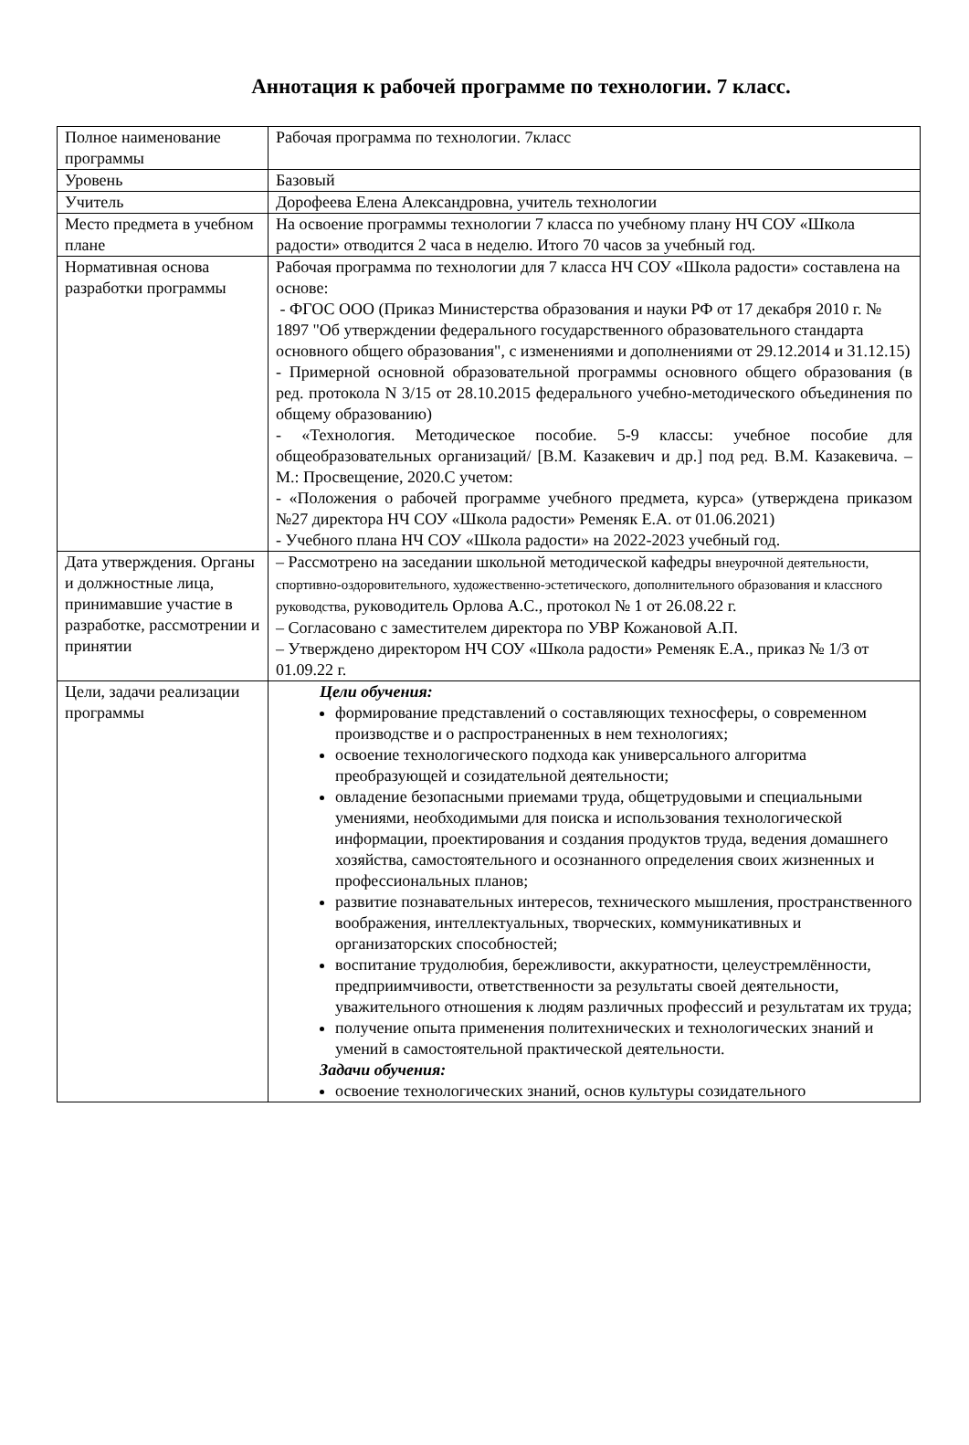Аннотация к рабочей программе по технологии. 7 класс.
| Полное наименование программы | Рабочая программа по технологии. 7класс |
| Уровень | Базовый |
| Учитель | Дорофеева Елена Александровна, учитель технологии |
| Место предмета в учебном плане | На освоение программы технологии 7 класса по учебному плану НЧ СОУ «Школа радости» отводится 2 часа в неделю. Итого 70 часов за учебный год. |
| Нормативная основа разработки программы | Рабочая программа по технологии для 7 класса НЧ СОУ «Школа радости» составлена на основе: - ФГОС ООО (Приказ Министерства образования и науки РФ от 17 декабря 2010 г. № 1897 "Об утверждении федерального государственного образовательного стандарта основного общего образования", с изменениями и дополнениями от 29.12.2014 и 31.12.15) - Примерной основной образовательной программы основного общего образования (в ред. протокола N 3/15 от 28.10.2015 федерального учебно-методического объединения по общему образованию) - «Технология. Методическое пособие. 5-9 классы: учебное пособие для общеобразовательных организаций/ [В.М. Казакевич и др.] под ред. В.М. Казакевича. – М.: Просвещение, 2020.С учетом: - «Положения о рабочей программе учебного предмета, курса» (утверждена приказом №27 директора НЧ СОУ «Школа радости» Ременяк Е.А. от 01.06.2021) - Учебного плана НЧ СОУ «Школа радости» на 2022-2023 учебный год. |
| Дата утверждения. Органы и должностные лица, принимавшие участие в разработке, рассмотрении и принятии | – Рассмотрено на заседании школьной методической кафедры внеурочной деятельности, спортивно-оздоровительного, художественно-эстетического, дополнительного образования и классного руководства, руководитель Орлова А.С., протокол № 1 от 26.08.22 г. – Согласовано с заместителем директора по УВР Кожановой А.П. – Утверждено директором НЧ СОУ «Школа радости» Ременяк Е.А., приказ № 1/3 от 01.09.22 г. |
| Цели, задачи реализации программы | Цели обучения: формирование представлений о составляющих техносферы, о современном производстве и о распространенных в нем технологиях; освоение технологического подхода как универсального алгоритма преобразующей и созидательной деятельности; овладение безопасными приемами труда, общетрудовыми и специальными умениями, необходимыми для поиска и использования технологической информации, проектирования и создания продуктов труда, ведения домашнего хозяйства, самостоятельного и осознанного определения своих жизненных и профессиональных планов; развитие познавательных интересов, технического мышления, пространственного воображения, интеллектуальных, творческих, коммуникативных и организаторских способностей; воспитание трудолюбия, бережливости, аккуратности, целеустремлённости, предприимчивости, ответственности за результаты своей деятельности, уважительного отношения к людям различных профессий и результатам их труда; получение опыта применения политехнических и технологических знаний и умений в самостоятельной практической деятельности. Задачи обучения: освоение технологических знаний, основ культуры созидательного |